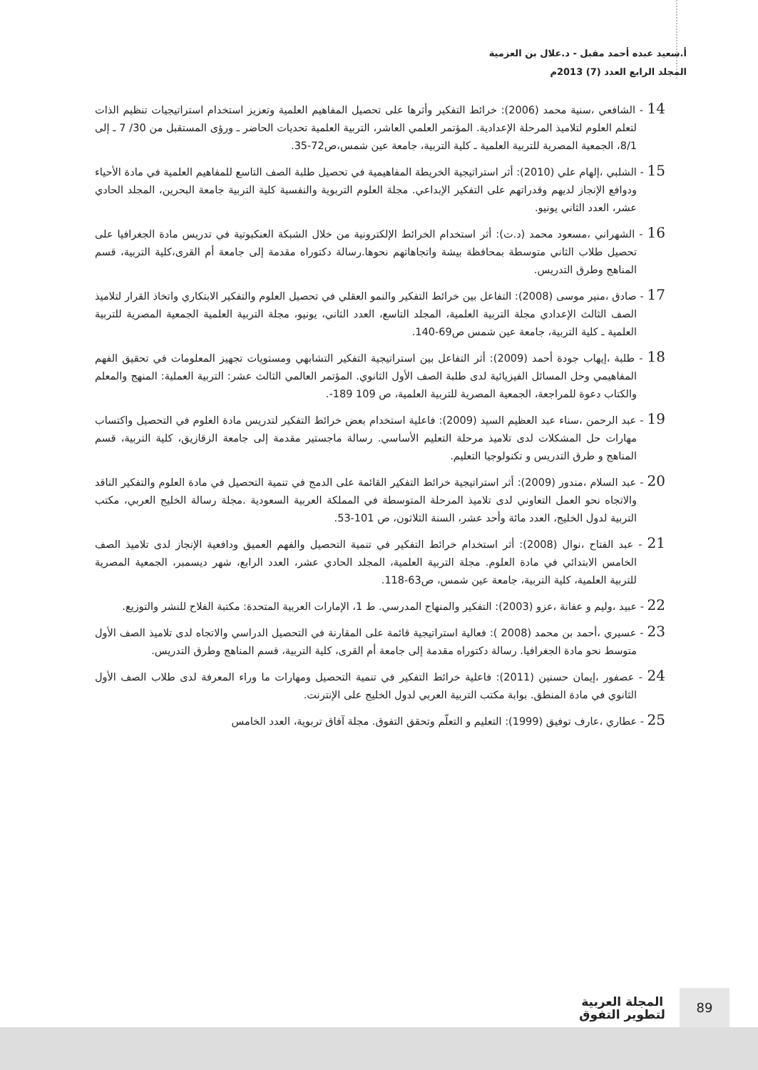أ.سعيد عبده أحمد مقبل - د.علال بن العزمية
المجلد الرابع العدد (7) 2013م
14 - الشافعي ،سنية محمد (2006): خرائط التفكير وأثرها على تحصيل المفاهيم العلمية وتعزيز استخدام استراتيجيات تنظيم الذات لتعلم العلوم لتلاميذ المرحلة الإعدادية. المؤتمر العلمي العاشر، التربية العلمية تحديات الحاضر ـ ورؤى المستقبل من 30/ 7 ـ إلى 8/1، الجمعية المصرية للتربية العلمية ـ كلية التربية، جامعة عين شمس،ص72-35.
15 - الشلبي ،إلهام علي (2010): أثر استراتيجية الخريطة المفاهيمية في تحصيل طلبة الصف التاسع للمفاهيم العلمية في مادة الأحياء ودوافع الإنجاز لديهم وقدراتهم على التفكير الإبداعي. مجلة العلوم التربوية والنفسية كلية التربية جامعة البحرين، المجلد الحادي عشر، العدد الثاني يونيو.
16 - الشهراني ،مسعود محمد (د.ت): أثر استخدام الخرائط الإلكترونية من خلال الشبكة العنكبوتية في تدريس مادة الجغرافيا على تحصيل طلاب الثاني متوسطة بمحافظة بيشة واتجاهاتهم نحوها.رسالة دكتوراه مقدمة إلى جامعة أم القرى،كلية التربية، قسم المناهج وطرق التدريس.
17 - صادق ،منير موسى (2008): التفاعل بين خرائط التفكير والنمو العقلي في تحصيل العلوم والتفكير الابتكاري واتخاذ القرار لتلاميذ الصف الثالث الإعدادي مجلة التربية العلمية، المجلد التاسع، العدد الثاني، يونيو، مجلة التربية العلمية الجمعية المصرية للتربية العلمية ـ كلية التربية، جامعة عين شمس ص69-140.
18 - طلبة ،إيهاب جودة أحمد (2009): أثر التفاعل بين استراتيجية التفكير التشابهي ومستويات تجهيز المعلومات في تحقيق الفهم المفاهيمي وحل المسائل الفيزيائية لدى طلبة الصف الأول الثانوي. المؤتمر العالمي الثالث عشر: التربية العملية: المنهج والمعلم والكتاب دعوة للمراجعة، الجمعية المصرية للتربية العلمية، ص 109 189-.
19 - عبد الرحمن ،سناء عبد العظيم السيد (2009): فاعلية استخدام بعض خرائط التفكير لتدريس مادة العلوم في التحصيل واكتساب مهارات حل المشكلات لدى تلاميذ مرحلة التعليم الأساسي. رسالة ماجستير مقدمة إلى جامعة الزقازيق، كلية التربية، قسم المناهج و طرق التدريس و تكنولوجيا التعليم.
20 - عبد السلام ،مندور (2009): أثر استراتيجية خرائط التفكير القائمة على الدمج في تنمية التحصيل في مادة العلوم والتفكير الناقد والاتجاه نحو العمل التعاوني لدى تلاميذ المرحلة المتوسطة في المملكة العربية السعودية .مجلة رسالة الخليج العربي، مكتب التربية لدول الخليج، العدد مائة وأحد عشر، السنة الثلاثون، ص 101-53.
21 - عبد الفتاح ،نوال (2008): أثر استخدام خرائط التفكير في تنمية التحصيل والفهم العميق ودافعية الإنجاز لدى تلاميذ الصف الخامس الابتدائي في مادة العلوم. مجلة التربية العلمية، المجلد الحادي عشر، العدد الرابع، شهر ديسمبر، الجمعية المصرية للتربية العلمية، كلية التربية، جامعة عين شمس، ص63-118.
22 - عبيد ،وليم و عفانة ،عزو (2003): التفكير والمنهاج المدرسي. ط 1، الإمارات العربية المتحدة: مكتبة الفلاح للنشر والتوزيع.
23 - عسيري ،أحمد بن محمد (2008 ): فعالية استراتيجية قائمة على المقارنة في التحصيل الدراسي والاتجاه لدى تلاميذ الصف الأول متوسط نحو مادة الجغرافيا. رسالة دكتوراه مقدمة إلى جامعة أم القرى، كلية التربية، قسم المناهج وطرق التدريس.
24 - عصفور ،إيمان حسنين (2011): فاعلية خرائط التفكير في تنمية التحصيل ومهارات ما وراء المعرفة لدى طلاب الصف الأول الثانوي في مادة المنطق. بوابة مكتب التربية العربي لدول الخليج على الإنترنت.
25 - عطاري ،عارف توفيق (1999): التعليم و التعلّم وتحقق التفوق. مجلة آفاق تربوية، العدد الخامس
89
المجلة العربية
لتطوير التفوق